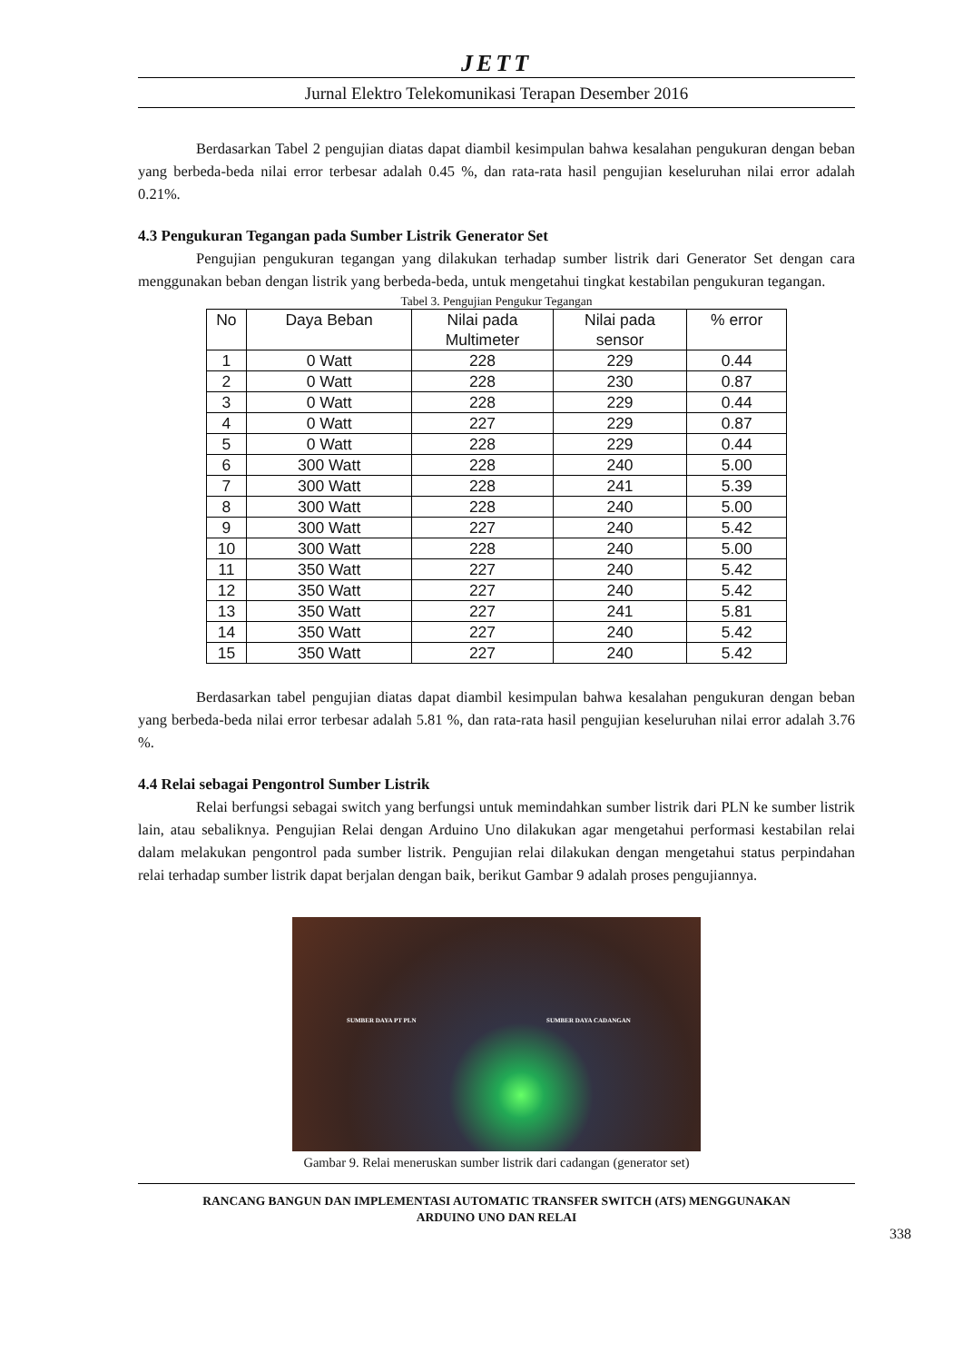JETT
Jurnal Elektro Telekomunikasi Terapan Desember 2016
Berdasarkan Tabel 2 pengujian diatas dapat diambil kesimpulan bahwa kesalahan pengukuran dengan beban yang berbeda-beda nilai error terbesar adalah 0.45 %, dan rata-rata hasil pengujian keseluruhan nilai error adalah 0.21%.
4.3 Pengukuran Tegangan pada Sumber Listrik Generator Set
Pengujian pengukuran tegangan yang dilakukan terhadap sumber listrik dari Generator Set dengan cara menggunakan beban dengan listrik yang berbeda-beda, untuk mengetahui tingkat kestabilan pengukuran tegangan.
Tabel 3. Pengujian Pengukur Tegangan
| No | Daya Beban | Nilai pada Multimeter | Nilai pada sensor | % error |
| --- | --- | --- | --- | --- |
| 1 | 0 Watt | 228 | 229 | 0.44 |
| 2 | 0 Watt | 228 | 230 | 0.87 |
| 3 | 0 Watt | 228 | 229 | 0.44 |
| 4 | 0 Watt | 227 | 229 | 0.87 |
| 5 | 0 Watt | 228 | 229 | 0.44 |
| 6 | 300 Watt | 228 | 240 | 5.00 |
| 7 | 300 Watt | 228 | 241 | 5.39 |
| 8 | 300 Watt | 228 | 240 | 5.00 |
| 9 | 300 Watt | 227 | 240 | 5.42 |
| 10 | 300 Watt | 228 | 240 | 5.00 |
| 11 | 350 Watt | 227 | 240 | 5.42 |
| 12 | 350 Watt | 227 | 240 | 5.42 |
| 13 | 350 Watt | 227 | 241 | 5.81 |
| 14 | 350 Watt | 227 | 240 | 5.42 |
| 15 | 350 Watt | 227 | 240 | 5.42 |
Berdasarkan tabel pengujian diatas dapat diambil kesimpulan bahwa kesalahan pengukuran dengan beban yang berbeda-beda nilai error terbesar adalah 5.81 %, dan rata-rata hasil pengujian keseluruhan nilai error adalah 3.76 %.
4.4 Relai sebagai Pengontrol Sumber Listrik
Relai berfungsi sebagai switch yang berfungsi untuk memindahkan sumber listrik dari PLN ke sumber listrik lain, atau sebaliknya. Pengujian Relai dengan Arduino Uno dilakukan agar mengetahui performasi kestabilan relai dalam melakukan pengontrol pada sumber listrik. Pengujian relai dilakukan dengan mengetahui status perpindahan relai terhadap sumber listrik dapat berjalan dengan baik, berikut Gambar 9 adalah proses pengujiannya.
SUMBER DAYA PT PLN SUMBER DAYA CADANGAN
Gambar 9. Relai meneruskan sumber listrik dari cadangan (generator set)
RANCANG BANGUN DAN IMPLEMENTASI AUTOMATIC TRANSFER SWITCH (ATS) MENGGUNAKAN
ARDUINO UNO DAN RELAI
338